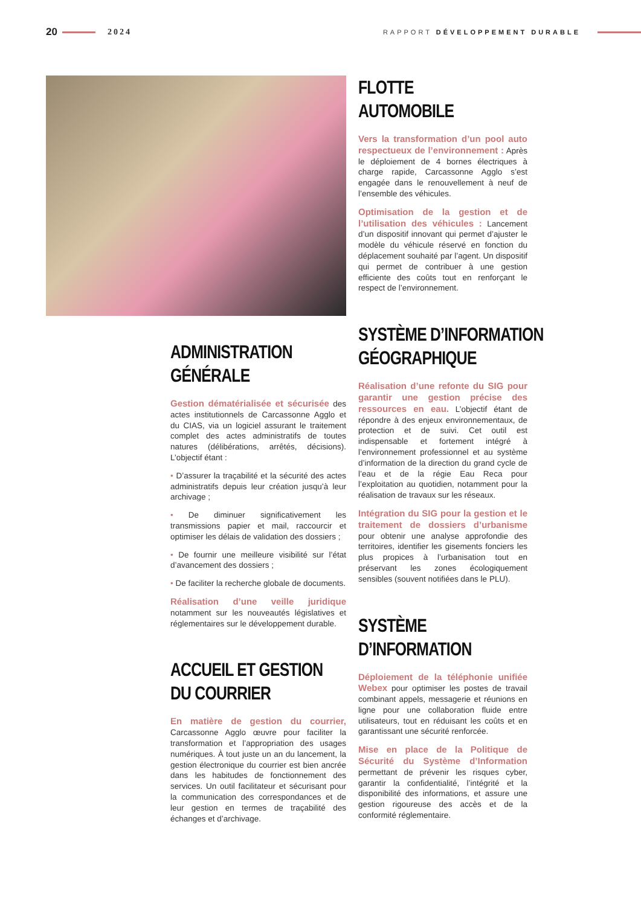20 2024 RAPPORT DÉVELOPPEMENT DURABLE
ADMINISTRATION
GÉNÉRALE
Gestion dématérialisée et sécurisée des actes institutionnels de Carcassonne Agglo et du CIAS, via un logiciel assurant le traitement complet des actes administratifs de toutes natures (délibérations, arrêtés, décisions). L’objectif étant :
• D’assurer la traçabilité et la sécurité des actes administratifs depuis leur création jusqu’à leur archivage ;
• De diminuer significativement les transmissions papier et mail, raccourcir et optimiser les délais de validation des dossiers ;
• De fournir une meilleure visibilité sur l’état d’avancement des dossiers ;
• De faciliter la recherche globale de documents.
Réalisation d’une veille juridique notamment sur les nouveautés législatives et réglementaires sur le développement durable.
ACCUEIL ET GESTION
DU COURRIER
En matière de gestion du courrier, Carcassonne Agglo œuvre pour faciliter la transformation et l’appropriation des usages numériques. À tout juste un an du lancement, la gestion électronique du courrier est bien ancrée dans les habitudes de fonctionnement des services. Un outil facilitateur et sécurisant pour la communication des correspondances et de leur gestion en termes de traçabilité des échanges et d’archivage.
FLOTTE
AUTOMOBILE
Vers la transformation d’un pool auto respectueux de l’environnement : Après le déploiement de 4 bornes électriques à charge rapide, Carcassonne Agglo s’est engagée dans le renouvellement à neuf de l’ensemble des véhicules.
Optimisation de la gestion et de l’utilisation des véhicules : Lancement d’un dispositif innovant qui permet d’ajuster le modèle du véhicule réservé en fonction du déplacement souhaité par l’agent. Un dispositif qui permet de contribuer à une gestion efficiente des coûts tout en renforçant le respect de l’environnement.
SYSTÈME D’INFORMATION
GÉOGRAPHIQUE
Réalisation d’une refonte du SIG pour garantir une gestion précise des ressources en eau. L’objectif étant de répondre à des enjeux environnementaux, de protection et de suivi. Cet outil est indispensable et fortement intégré à l’environnement professionnel et au système d’information de la direction du grand cycle de l’eau et de la régie Eau Reca pour l’exploitation au quotidien, notamment pour la réalisation de travaux sur les réseaux.
Intégration du SIG pour la gestion et le traitement de dossiers d’urbanisme pour obtenir une analyse approfondie des territoires, identifier les gisements fonciers les plus propices à l’urbanisation tout en préservant les zones écologiquement sensibles (souvent notifiées dans le PLU).
SYSTÈME
D’INFORMATION
Déploiement de la téléphonie unifiée Webex pour optimiser les postes de travail combinant appels, messagerie et réunions en ligne pour une collaboration fluide entre utilisateurs, tout en réduisant les coûts et en garantissant une sécurité renforcée.
Mise en place de la Politique de Sécurité du Système d’Information permettant de prévenir les risques cyber, garantir la confidentialité, l’intégrité et la disponibilité des informations, et assure une gestion rigoureuse des accès et de la conformité réglementaire.